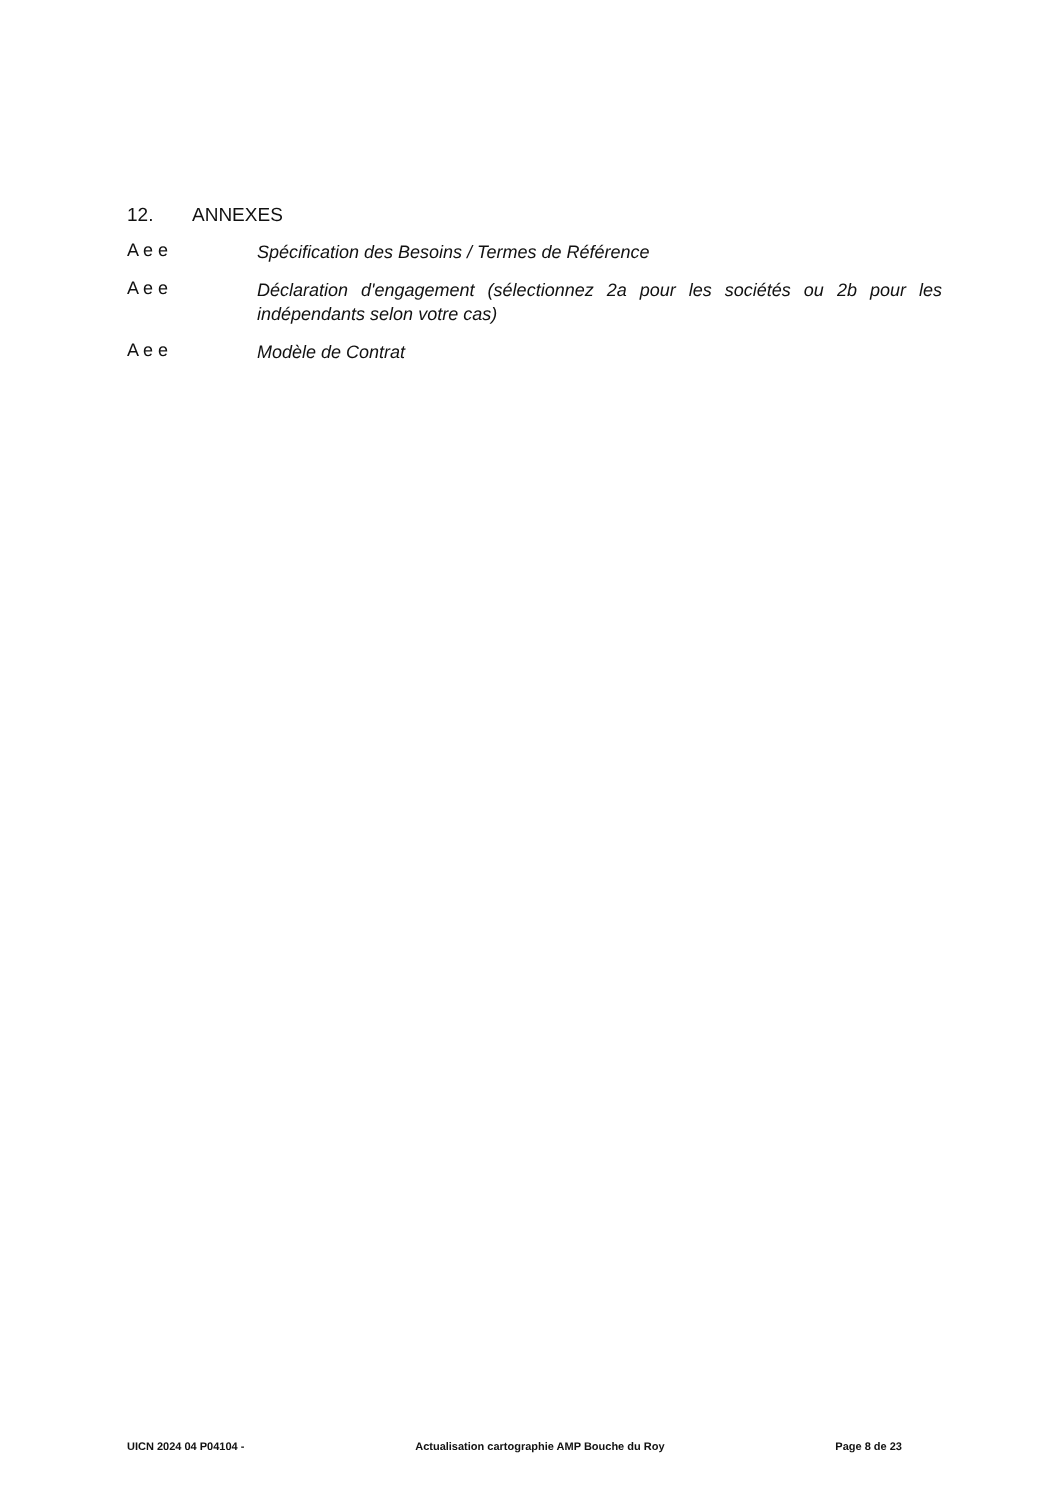12. ANNEXES
A e e
Spécification des Besoins / Termes de Référence
A e e
Déclaration d'engagement (sélectionnez 2a pour les sociétés ou 2b pour les indépendants selon votre cas)
A e e
Modèle de Contrat
UICN 2024 04 P04104 - Actualisation cartographie AMP Bouche du Roy Page 8 de 23